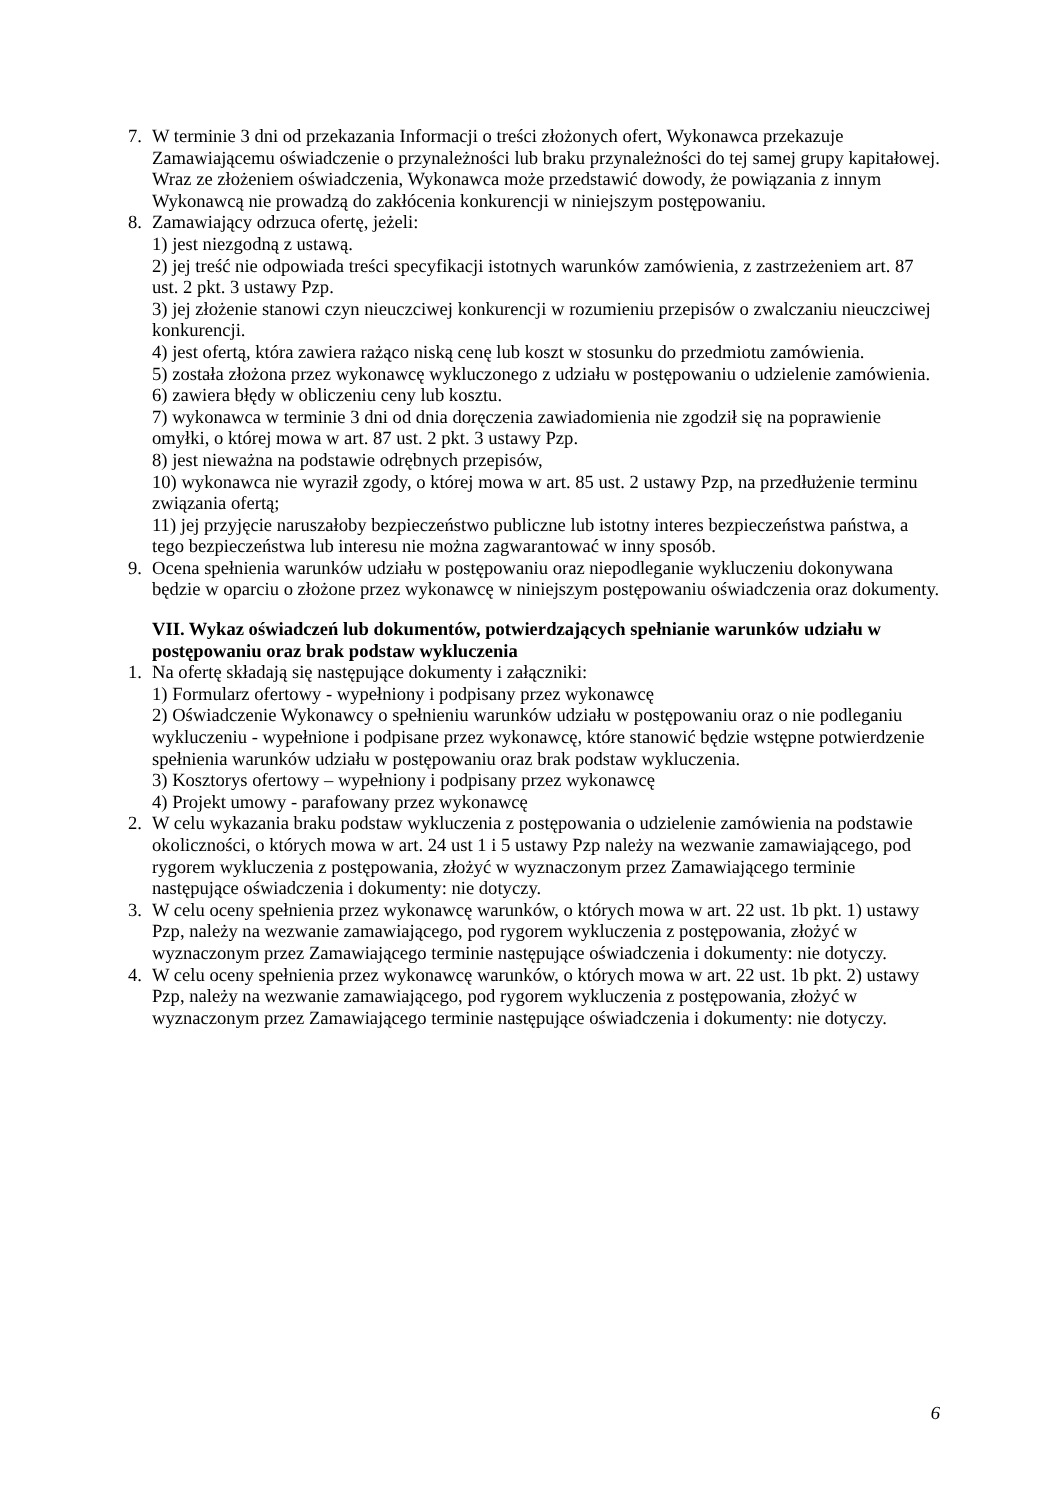7. W terminie 3 dni od przekazania Informacji o treści złożonych ofert, Wykonawca przekazuje Zamawiającemu oświadczenie o przynależności lub braku przynależności do tej samej grupy kapitałowej. Wraz ze złożeniem oświadczenia, Wykonawca może przedstawić dowody, że powiązania z innym Wykonawcą nie prowadzą do zakłócenia konkurencji w niniejszym postępowaniu.
8. Zamawiający odrzuca ofertę, jeżeli:
1) jest niezgodną z ustawą.
2) jej treść nie odpowiada treści specyfikacji istotnych warunków zamówienia, z zastrzeżeniem art. 87 ust. 2 pkt. 3 ustawy Pzp.
3) jej złożenie stanowi czyn nieuczciwej konkurencji w rozumieniu przepisów o zwalczaniu nieuczciwej konkurencji.
4) jest ofertą, która zawiera rażąco niską cenę lub koszt w stosunku do przedmiotu zamówienia.
5) została złożona przez wykonawcę wykluczonego z udziału w postępowaniu o udzielenie zamówienia.
6) zawiera błędy w obliczeniu ceny lub kosztu.
7) wykonawca w terminie 3 dni od dnia doręczenia zawiadomienia nie zgodził się na poprawienie omyłki, o której mowa w art. 87 ust. 2 pkt. 3 ustawy Pzp.
8) jest nieważna na podstawie odrębnych przepisów,
10) wykonawca nie wyraził zgody, o której mowa w art. 85 ust. 2 ustawy Pzp, na przedłużenie terminu związania ofertą;
11) jej przyjęcie naruszałoby bezpieczeństwo publiczne lub istotny interes bezpieczeństwa państwa, a tego bezpieczeństwa lub interesu nie można zagwarantować w inny sposób.
9. Ocena spełnienia warunków udziału w postępowaniu oraz niepodleganie wykluczeniu dokonywana będzie w oparciu o złożone przez wykonawcę w niniejszym postępowaniu oświadczenia oraz dokumenty.
VII. Wykaz oświadczeń lub dokumentów, potwierdzających spełnianie warunków udziału w postępowaniu oraz brak podstaw wykluczenia
1. Na ofertę składają się następujące dokumenty i załączniki:
1) Formularz ofertowy - wypełniony i podpisany przez wykonawcę
2) Oświadczenie Wykonawcy o spełnieniu warunków udziału w postępowaniu oraz o nie podleganiu wykluczeniu - wypełnione i podpisane przez wykonawcę, które stanowić będzie wstępne potwierdzenie spełnienia warunków udziału w postępowaniu oraz brak podstaw wykluczenia.
3) Kosztorys ofertowy – wypełniony i podpisany przez wykonawcę
4) Projekt umowy - parafowany przez wykonawcę
2. W celu wykazania braku podstaw wykluczenia z postępowania o udzielenie zamówienia na podstawie okoliczności, o których mowa w art. 24 ust 1 i 5 ustawy Pzp należy na wezwanie zamawiającego, pod rygorem wykluczenia z postępowania, złożyć w wyznaczonym przez Zamawiającego terminie następujące oświadczenia i dokumenty: nie dotyczy.
3. W celu oceny spełnienia przez wykonawcę warunków, o których mowa w art. 22 ust. 1b pkt. 1) ustawy Pzp, należy na wezwanie zamawiającego, pod rygorem wykluczenia z postępowania, złożyć w wyznaczonym przez Zamawiającego terminie następujące oświadczenia i dokumenty: nie dotyczy.
4. W celu oceny spełnienia przez wykonawcę warunków, o których mowa w art. 22 ust. 1b pkt. 2) ustawy Pzp, należy na wezwanie zamawiającego, pod rygorem wykluczenia z postępowania, złożyć w wyznaczonym przez Zamawiającego terminie następujące oświadczenia i dokumenty: nie dotyczy.
6